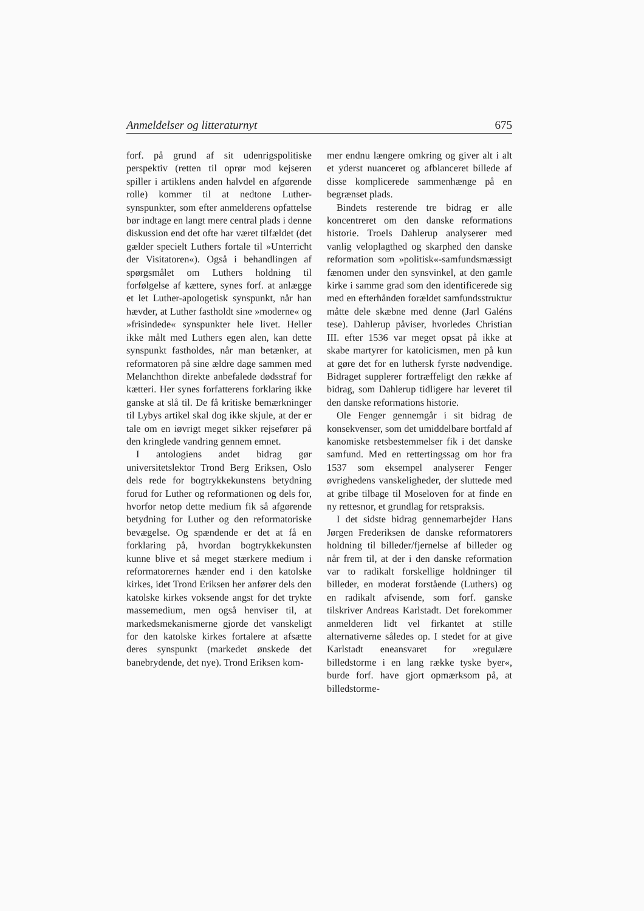Anmeldelser og litteraturnyt 675
forf. på grund af sit udenrigspolitiske perspektiv (retten til oprør mod kejseren spiller i artiklens anden halvdel en afgørende rolle) kommer til at nedtone Luther-synspunkter, som efter anmelderens opfattelse bør indtage en langt mere central plads i denne diskussion end det ofte har været tilfældet (det gælder specielt Luthers fortale til »Unterricht der Visitatoren«). Også i behandlingen af spørgsmålet om Luthers holdning til forfølgelse af kættere, synes forf. at anlægge et let Luther-apologetisk synspunkt, når han hævder, at Luther fastholdt sine »moderne« og »frisindede« synspunkter hele livet. Heller ikke målt med Luthers egen alen, kan dette synspunkt fastholdes, når man betænker, at reformatoren på sine ældre dage sammen med Melanchthon direkte anbefalede dødsstraf for kætteri. Her synes forfatterens forklaring ikke ganske at slå til. De få kritiske bemærkninger til Lybys artikel skal dog ikke skjule, at der er tale om en iøvrigt meget sikker rejsefører på den kringlede vandring gennem emnet.
I antologiens andet bidrag gør universitetslektor Trond Berg Eriksen, Oslo dels rede for bogtrykkekunstens betydning forud for Luther og reformationen og dels for, hvorfor netop dette medium fik så afgørende betydning for Luther og den reformatoriske bevægelse. Og spændende er det at få en forklaring på, hvordan bogtrykkekunsten kunne blive et så meget stærkere medium i reformatorernes hænder end i den katolske kirkes, idet Trond Eriksen her anfører dels den katolske kirkes voksende angst for det trykte massemedium, men også henviser til, at markedsmekanismerne gjorde det vanskeligt for den katolske kirkes fortalere at afsætte deres synspunkt (markedet ønskede det banebrydende, det nye). Trond Eriksen kom-
mer endnu længere omkring og giver alt i alt et yderst nuanceret og afblanceret billede af disse komplicerede sammenhænge på en begrænset plads.
Bindets resterende tre bidrag er alle koncentreret om den danske reformations historie. Troels Dahlerup analyserer med vanlig veloplagthed og skarphed den danske reformation som »politisk«-samfundsmæssigt fænomen under den synsvinkel, at den gamle kirke i samme grad som den identificerede sig med en efterhånden forældet samfundsstruktur måtte dele skæbne med denne (Jarl Galéns tese). Dahlerup påviser, hvorledes Christian III. efter 1536 var meget opsat på ikke at skabe martyrer for katolicismen, men på kun at gøre det for en luthersk fyrste nødvendige. Bidraget supplerer fortræffeligt den række af bidrag, som Dahlerup tidligere har leveret til den danske reformations historie.
Ole Fenger gennemgår i sit bidrag de konsekvenser, som det umiddelbare bortfald af kanomiske retsbestemmelser fik i det danske samfund. Med en rettertingssag om hor fra 1537 som eksempel analyserer Fenger øvrighedens vanskeligheder, der sluttede med at gribe tilbage til Moseloven for at finde en ny rettesnor, et grundlag for retspraksis.
I det sidste bidrag gennemarbejder Hans Jørgen Frederiksen de danske reformatorers holdning til billeder/fjernelse af billeder og når frem til, at der i den danske reformation var to radikalt forskellige holdninger til billeder, en moderat forstående (Luthers) og en radikalt afvisende, som forf. ganske tilskriver Andreas Karlstadt. Det forekommer anmelderen lidt vel firkantet at stille alternativerne således op. I stedet for at give Karlstadt eneansvaret for »regulære billedstorme i en lang række tyske byer«, burde forf. have gjort opmærksom på, at billedstorme-